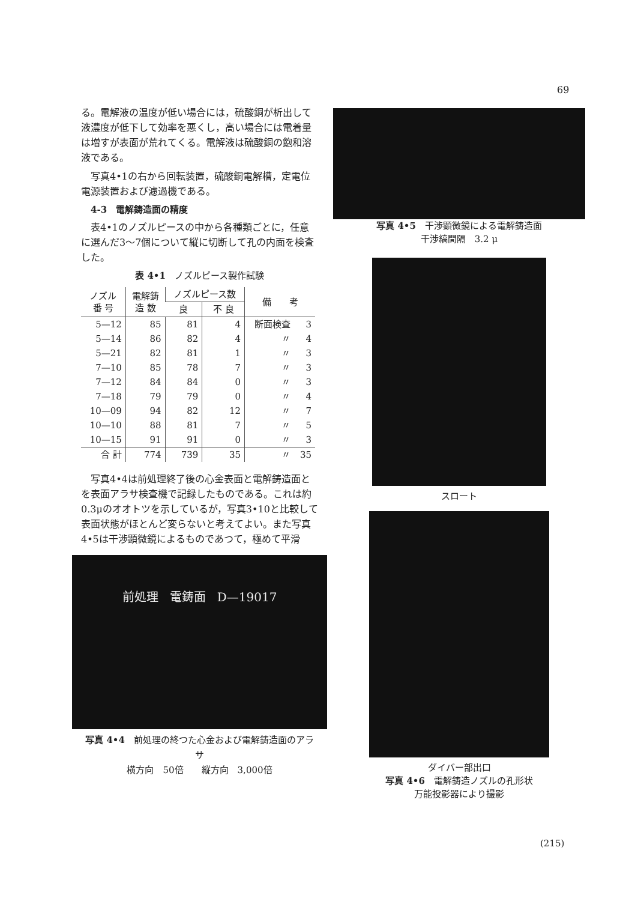69
る。電解液の温度が低い場合には，硫酸銅が析出して液濃度が低下して効率を悪くし，高い場合には電着量は増すが表面が荒れてくる。電解液は硫酸銅の飽和溶液である。
写真4•1の右から回転装置，硫酸銅電解槽，定電位電源装置および濾過機である。
4-3　電解鋳造面の精度
表4•1のノズルピースの中から各種類ごとに，任意に選んだ3～7個について縦に切断して孔の内面を検査した。
表 4•1　ノズルピース製作試験
| ノズル 番 号 | 電解鋳 造 数 | ノズルピース数 | | 備 考 | |
| --- | --- | --- | --- | --- | --- |
| | | 良 | 不 良 | | |
| 5—12 | 85 | 81 | 4 | 断面検査 | 3 |
| 5—14 | 86 | 82 | 4 | 〃 | 4 |
| 5—21 | 82 | 81 | 1 | 〃 | 3 |
| 7—10 | 85 | 78 | 7 | 〃 | 3 |
| 7—12 | 84 | 84 | 0 | 〃 | 3 |
| 7—18 | 79 | 79 | 0 | 〃 | 4 |
| 10—09 | 94 | 82 | 12 | 〃 | 7 |
| 10—10 | 88 | 81 | 7 | 〃 | 5 |
| 10—15 | 91 | 91 | 0 | 〃 | 3 |
| 合 計 | 774 | 739 | 35 | 〃 | 35 |
写真4•4は前処理終了後の心金表面と電解鋳造面とを表面アラサ検査機で記録したものである。これは約0.3μのオオトツを示しているが，写真3•10と比較して表面状態がほとんど変らないと考えてよい。また写真4•5は干渉顕微鏡によるものであつて，極めて平滑
前処理 電鋳面 D—19017
写真 4•4　前処理の終つた心金および電解鋳造面のアラサ
横方向　50倍　　縦方向　3,000倍
写真 4•5　干渉顕微鏡による電解鋳造面
干渉縞間隔　3.2 μ
スロート
ダイバー部出口
写真 4•6　電解鋳造ノズルの孔形状
万能投影器により撮影
(215)